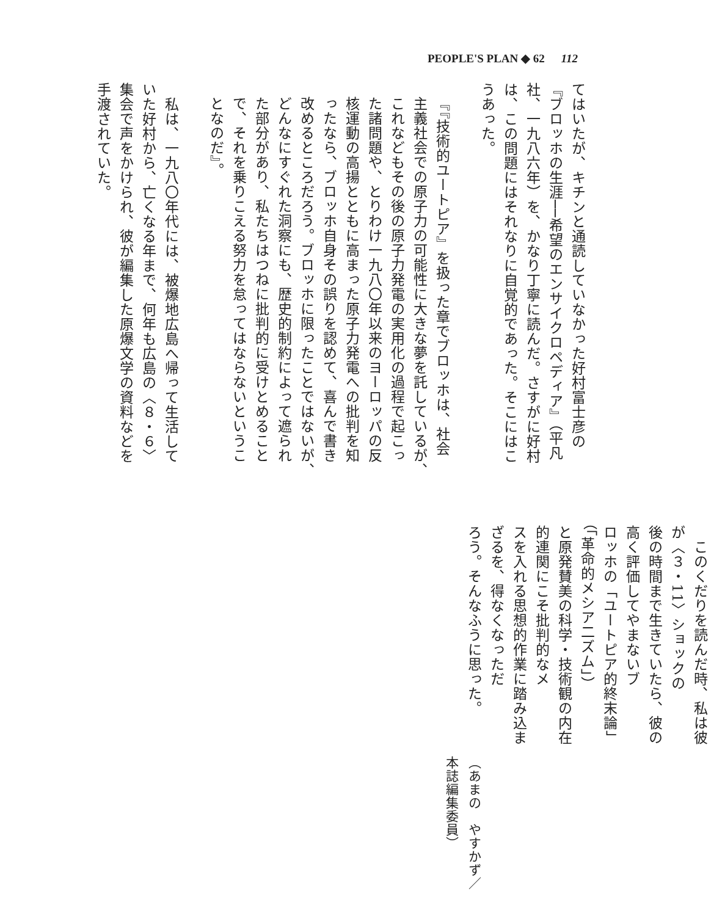PEOPLE'S PLAN ◆ 62 112
てはいたが、キチンと通読していなかった好村富士彦の
『ブロッホの生涯──希望のエンサイクロペディア』（平凡
社、一九八六年）を、かなり丁寧に読んだ。さすがに好村
は、この問題にはそれなりに自覚的であった。そこにはこ
うあった。
『『技術的ユートピア』を扱った章でブロッホは、社会
主義社会での原子力の可能性に大きな夢を託しているが、
これなどもその後の原子力発電の実用化の過程で起こっ
た諸問題や、とりわけ一九八〇年以来のヨーロッパの反
核運動の高揚とともに高まった原子力発電への批判を知
ったなら、ブロッホ自身その誤りを認めて、喜んで書き
改めるところだろう。ブロッホに限ったことではないが、
どんなにすぐれた洞察にも、歴史的制約によって遮られ
た部分があり、私たちはつねに批判的に受けとめること
で、それを乗りこえる努力を怠ってはならないというこ
となのだ』。
　私は、一九八〇年代には、被爆地広島へ帰って生活して
いた好村から、亡くなる年まで、何年も広島の〈８・６〉
集会で声をかけられ、彼が編集した原爆文学の資料などを
手渡されていた。
　このくだりを読んだ時、私は彼が〈３・11〉ショックの
後の時間まで生きていたら、彼の高く評価してやまないブ
ロッホの「ユートピア的終末論」（「革命的メシア二ズム」）
と原発賛美の科学・技術観の内在的連関にこそ批判的なメ
スを入れる思想的作業に踏み込まざるを、得なくなっただ
ろう。そんなふうに思った。
（あまの　やすかず／本誌編集委員）